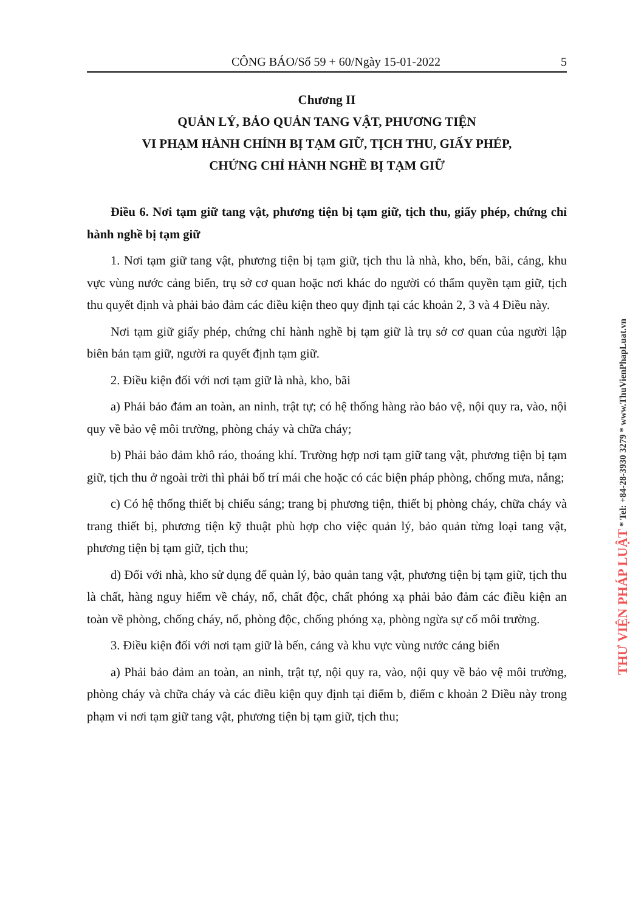CÔNG BÁO/Số 59 + 60/Ngày 15-01-2022 5
Chương II
QUẢN LÝ, BẢO QUẢN TANG VẬT, PHƯƠNG TIỆN
VI PHẠM HÀNH CHÍNH BỊ TẠM GIỮ, TỊCH THU, GIẤY PHÉP,
CHỨNG CHỈ HÀNH NGHỀ BỊ TẠM GIỮ
Điều 6. Nơi tạm giữ tang vật, phương tiện bị tạm giữ, tịch thu, giấy phép, chứng chỉ hành nghề bị tạm giữ
1. Nơi tạm giữ tang vật, phương tiện bị tạm giữ, tịch thu là nhà, kho, bến, bãi, cảng, khu vực vùng nước cảng biển, trụ sở cơ quan hoặc nơi khác do người có thẩm quyền tạm giữ, tịch thu quyết định và phải bảo đảm các điều kiện theo quy định tại các khoản 2, 3 và 4 Điều này.
Nơi tạm giữ giấy phép, chứng chỉ hành nghề bị tạm giữ là trụ sở cơ quan của người lập biên bản tạm giữ, người ra quyết định tạm giữ.
2. Điều kiện đối với nơi tạm giữ là nhà, kho, bãi
a) Phải bảo đảm an toàn, an ninh, trật tự; có hệ thống hàng rào bảo vệ, nội quy ra, vào, nội quy về bảo vệ môi trường, phòng cháy và chữa cháy;
b) Phải bảo đảm khô ráo, thoáng khí. Trường hợp nơi tạm giữ tang vật, phương tiện bị tạm giữ, tịch thu ở ngoài trời thì phải bố trí mái che hoặc có các biện pháp phòng, chống mưa, nắng;
c) Có hệ thống thiết bị chiếu sáng; trang bị phương tiện, thiết bị phòng cháy, chữa cháy và trang thiết bị, phương tiện kỹ thuật phù hợp cho việc quản lý, bảo quản từng loại tang vật, phương tiện bị tạm giữ, tịch thu;
d) Đối với nhà, kho sử dụng để quản lý, bảo quản tang vật, phương tiện bị tạm giữ, tịch thu là chất, hàng nguy hiểm về cháy, nổ, chất độc, chất phóng xạ phải bảo đảm các điều kiện an toàn về phòng, chống cháy, nổ, phòng độc, chống phóng xạ, phòng ngừa sự cố môi trường.
3. Điều kiện đối với nơi tạm giữ là bến, cảng và khu vực vùng nước cảng biển
a) Phải bảo đảm an toàn, an ninh, trật tự, nội quy ra, vào, nội quy về bảo vệ môi trường, phòng cháy và chữa cháy và các điều kiện quy định tại điểm b, điểm c khoản 2 Điều này trong phạm vi nơi tạm giữ tang vật, phương tiện bị tạm giữ, tịch thu;
THƯ VIỆN PHÁP LUẬT * Tel: +84-28-3930 3279 * www.ThuVienPhapLuat.vn